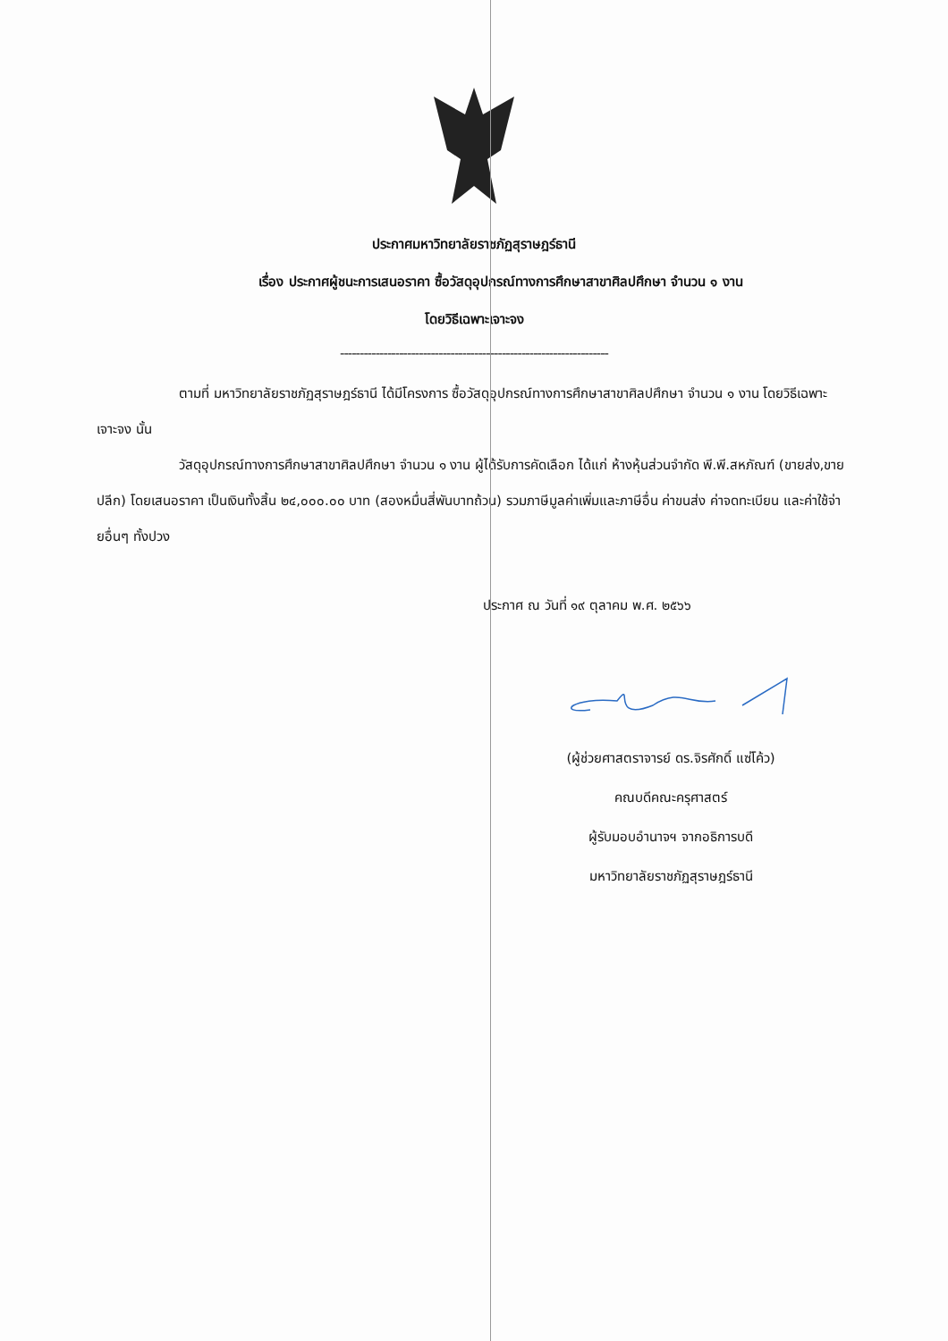ประกาศมหาวิทยาลัยราชภัฏสุราษฎร์ธานี
เรื่อง ประกาศผู้ชนะการเสนอราคา ซื้อวัสดุอุปกรณ์ทางการศึกษาสาขาศิลปศึกษา จำนวน ๑ งาน
โดยวิธีเฉพาะเจาะจง
--------------------------------------------------------------------
ตามที่ มหาวิทยาลัยราชภัฏสุราษฎร์ธานี ได้มีโครงการ ซื้อวัสดุอุปกรณ์ทางการศึกษาสาขาศิลปศึกษา จำนวน ๑ งาน โดยวิธีเฉพาะเจาะจง นั้น
วัสดุอุปกรณ์ทางการศึกษาสาขาศิลปศึกษา จำนวน ๑ งาน ผู้ได้รับการคัดเลือก ได้แก่ ห้างหุ้นส่วนจำกัด พี.พี.สหภัณฑ์ (ขายส่ง,ขายปลีก) โดยเสนอราคา เป็นเงินทั้งสิ้น ๒๔,๐๐๐.๐๐ บาท (สองหมื่นสี่พันบาทถ้วน) รวมภาษีมูลค่าเพิ่มและภาษีอื่น ค่าขนส่ง ค่าจดทะเบียน และค่าใช้จ่ายอื่นๆ ทั้งปวง
ประกาศ ณ วันที่ ๑๙ ตุลาคม พ.ศ. ๒๕๖๖
(ผู้ช่วยศาสตราจารย์ ดร.จิรศักดิ์ แซ่โค้ว)
คณบดีคณะครุศาสตร์
ผู้รับมอบอำนาจฯ จากอธิการบดี
มหาวิทยาลัยราชภัฏสุราษฎร์ธานี